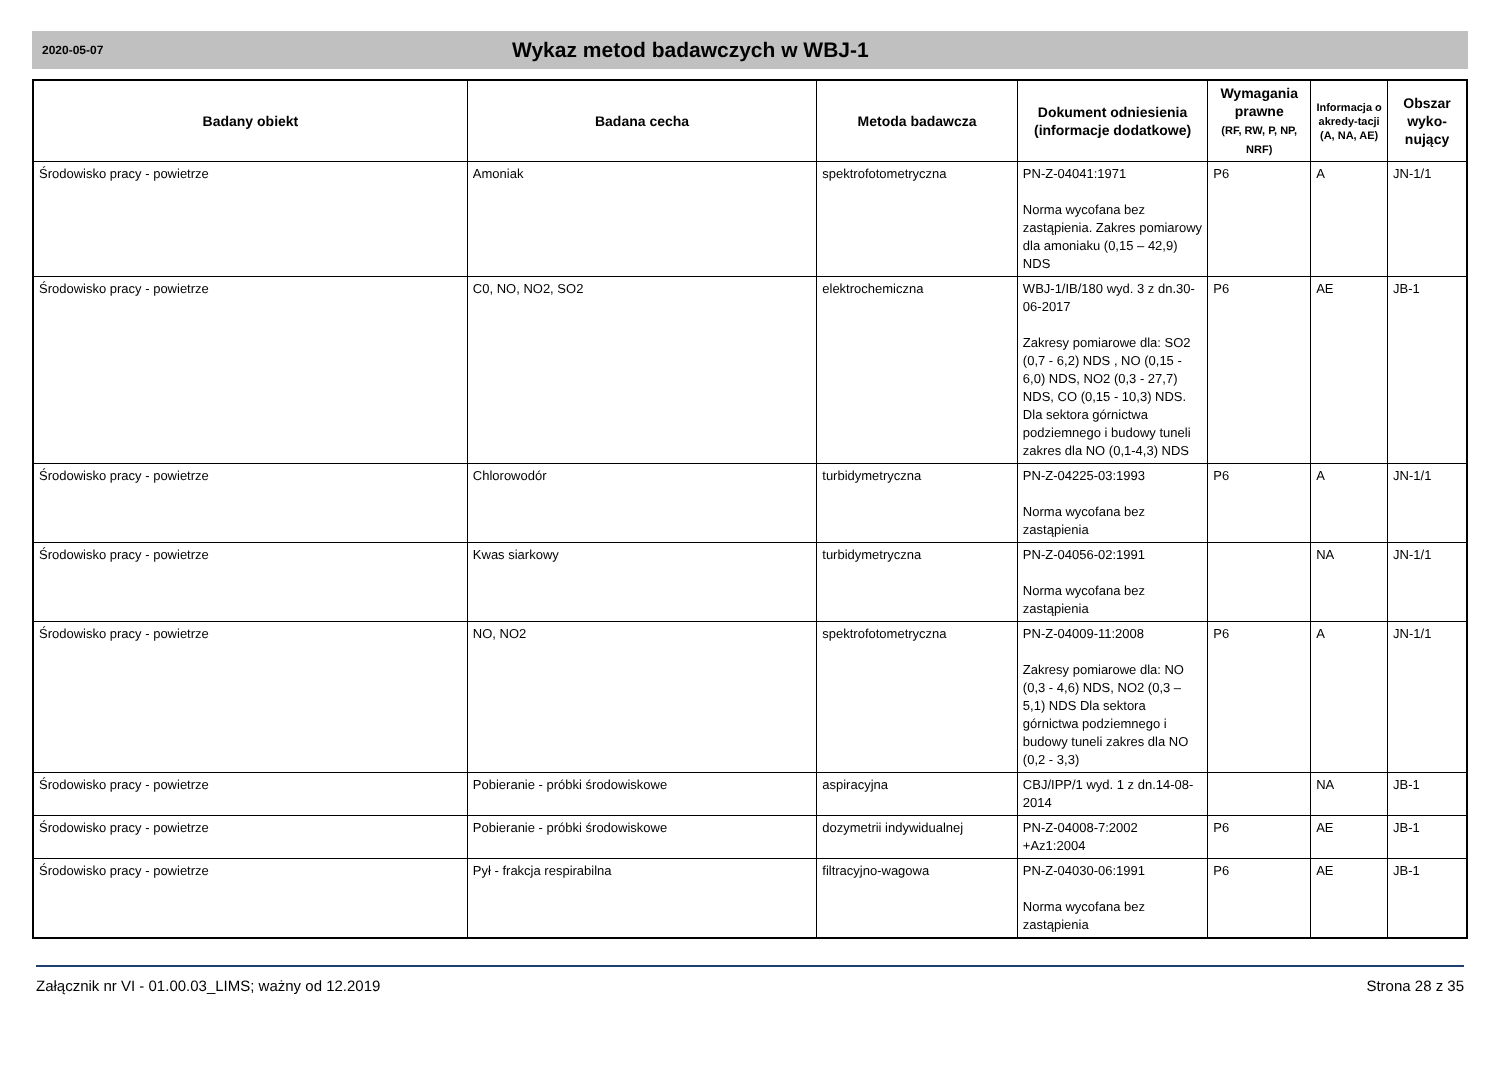2020-05-07
Wykaz metod badawczych w WBJ-1
| Badany obiekt | Badana cecha | Metoda badawcza | Dokument odniesienia (informacje dodatkowe) | Wymagania prawne (RF, RW, P, NP, NRF) | Informacja o akredy-tacji (A, NA, AE) | Obszar wyko-nujący |
| --- | --- | --- | --- | --- | --- | --- |
| Środowisko pracy - powietrze | Amoniak | spektrofotometryczna | PN-Z-04041:1971 Norma wycofana bez zastąpienia. Zakres pomiarowy dla amoniaku (0,15 – 42,9) NDS | P6 | A | JN-1/1 |
| Środowisko pracy - powietrze | C0, NO, NO2, SO2 | elektrochemiczna | WBJ-1/IB/180 wyd. 3 z dn.30-06-2017 Zakresy pomiarowe dla: SO2 (0,7 - 6,2) NDS , NO (0,15 - 6,0) NDS, NO2 (0,3 - 27,7) NDS, CO (0,15 - 10,3) NDS. Dla sektora górnictwa podziemnego i budowy tuneli zakres dla NO (0,1-4,3) NDS | P6 | AE | JB-1 |
| Środowisko pracy - powietrze | Chlorowodór | turbidymetryczna | PN-Z-04225-03:1993 Norma wycofana bez zastąpienia | P6 | A | JN-1/1 |
| Środowisko pracy - powietrze | Kwas siarkowy | turbidymetryczna | PN-Z-04056-02:1991 Norma wycofana bez zastąpienia | | NA | JN-1/1 |
| Środowisko pracy - powietrze | NO, NO2 | spektrofotometryczna | PN-Z-04009-11:2008 Zakresy pomiarowe dla: NO (0,3 - 4,6) NDS, NO2 (0,3 – 5,1) NDS Dla sektora górnictwa podziemnego i budowy tuneli zakres dla NO (0,2 - 3,3) | P6 | A | JN-1/1 |
| Środowisko pracy - powietrze | Pobieranie - próbki środowiskowe | aspiracyjna | CBJ/IPP/1 wyd. 1 z dn.14-08-2014 | | NA | JB-1 |
| Środowisko pracy - powietrze | Pobieranie - próbki środowiskowe | dozymetrii indywidualnej | PN-Z-04008-7:2002 +Az1:2004 | P6 | AE | JB-1 |
| Środowisko pracy - powietrze | Pył - frakcja respirabilna | filtracyjno-wagowa | PN-Z-04030-06:1991 Norma wycofana bez zastąpienia | P6 | AE | JB-1 |
Załącznik nr VI - 01.00.03_LIMS; ważny od 12.2019 Strona 28 z 35